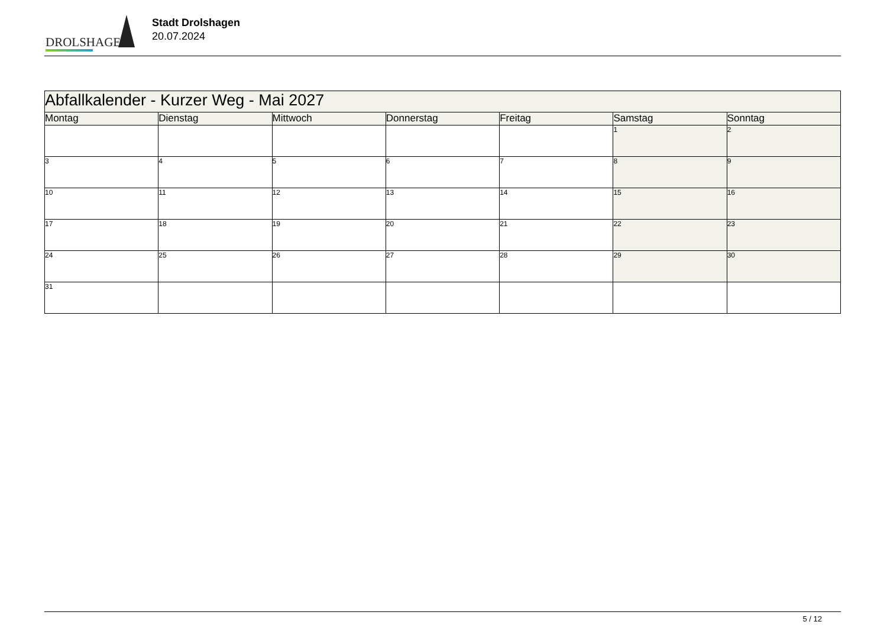DROLSHAGEN
Stadt Drolshagen
20.07.2024
| Abfallkalender - Kurzer Weg - Mai 2027 | | | | | | |
| --- | --- | --- | --- | --- | --- | --- |
| Montag | Dienstag | Mittwoch | Donnerstag | Freitag | Samstag | Sonntag |
| | | | | | 1 | 2 |
| 3 | 4 | 5 | 6 | 7 | 8 | 9 |
| 10 | 11 | 12 | 13 | 14 | 15 | 16 |
| 17 | 18 | 19 | 20 | 21 | 22 | 23 |
| 24 | 25 | 26 | 27 | 28 | 29 | 30 |
| 31 | | | | | | |
5 / 12